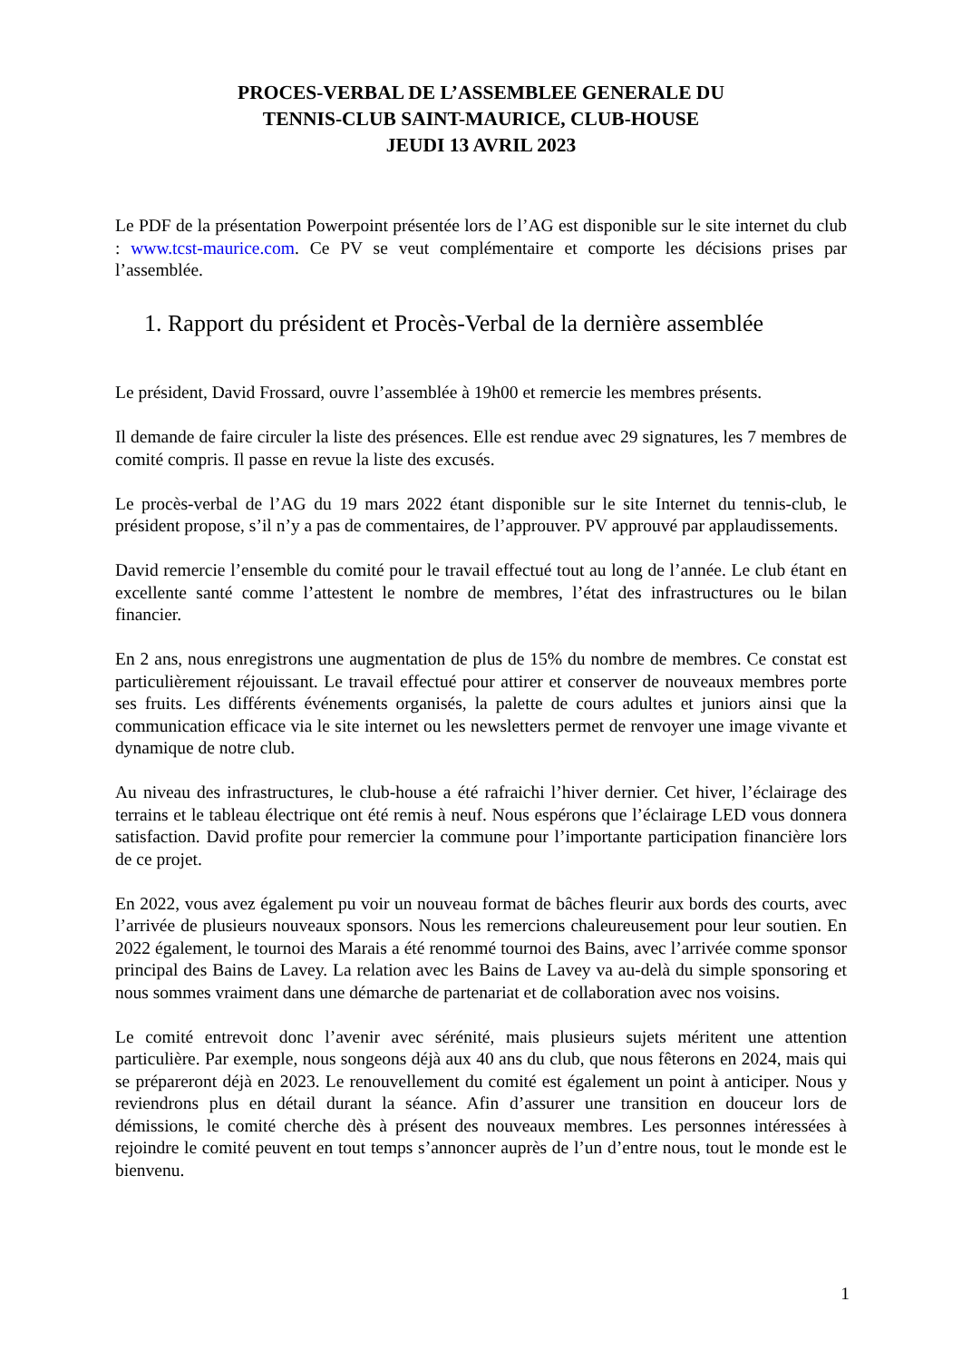PROCES-VERBAL DE L’ASSEMBLEE GENERALE DU
TENNIS-CLUB SAINT-MAURICE, CLUB-HOUSE
JEUDI 13 AVRIL 2023
Le PDF de la présentation Powerpoint présentée lors de l’AG est disponible sur le site internet du club : www.tcst-maurice.com. Ce PV se veut complémentaire et comporte les décisions prises par l’assemblée.
1. Rapport du président et Procès-Verbal de la dernière assemblée
Le président, David Frossard, ouvre l’assemblée à 19h00 et remercie les membres présents.
Il demande de faire circuler la liste des présences. Elle est rendue avec 29 signatures, les 7 membres de comité compris. Il passe en revue la liste des excusés.
Le procès-verbal de l’AG du 19 mars 2022 étant disponible sur le site Internet du tennis-club, le président propose, s’il n’y a pas de commentaires, de l’approuver. PV approuvé par applaudissements.
David remercie l’ensemble du comité pour le travail effectué tout au long de l’année. Le club étant en excellente santé comme l’attestent le nombre de membres, l’état des infrastructures ou le bilan financier.
En 2 ans, nous enregistrons une augmentation de plus de 15% du nombre de membres. Ce constat est particulièrement réjouissant. Le travail effectué pour attirer et conserver de nouveaux membres porte ses fruits. Les différents événements organisés, la palette de cours adultes et juniors ainsi que la communication efficace via le site internet ou les newsletters permet de renvoyer une image vivante et dynamique de notre club.
Au niveau des infrastructures, le club-house a été rafraichi l’hiver dernier. Cet hiver, l’éclairage des terrains et le tableau électrique ont été remis à neuf. Nous espérons que l’éclairage LED vous donnera satisfaction. David profite pour remercier la commune pour l’importante participation financière lors de ce projet.
En 2022, vous avez également pu voir un nouveau format de bâches fleurir aux bords des courts, avec l’arrivée de plusieurs nouveaux sponsors. Nous les remercions chaleureusement pour leur soutien. En 2022 également, le tournoi des Marais a été renommé tournoi des Bains, avec l’arrivée comme sponsor principal des Bains de Lavey. La relation avec les Bains de Lavey va au-delà du simple sponsoring et nous sommes vraiment dans une démarche de partenariat et de collaboration avec nos voisins.
Le comité entrevoit donc l’avenir avec sérénité, mais plusieurs sujets méritent une attention particulière. Par exemple, nous songeons déjà aux 40 ans du club, que nous fêterons en 2024, mais qui se prépareront déjà en 2023. Le renouvellement du comité est également un point à anticiper. Nous y reviendrons plus en détail durant la séance. Afin d’assurer une transition en douceur lors de démissions, le comité cherche dès à présent des nouveaux membres. Les personnes intéressées à rejoindre le comité peuvent en tout temps s’annoncer auprès de l’un d’entre nous, tout le monde est le bienvenu.
1